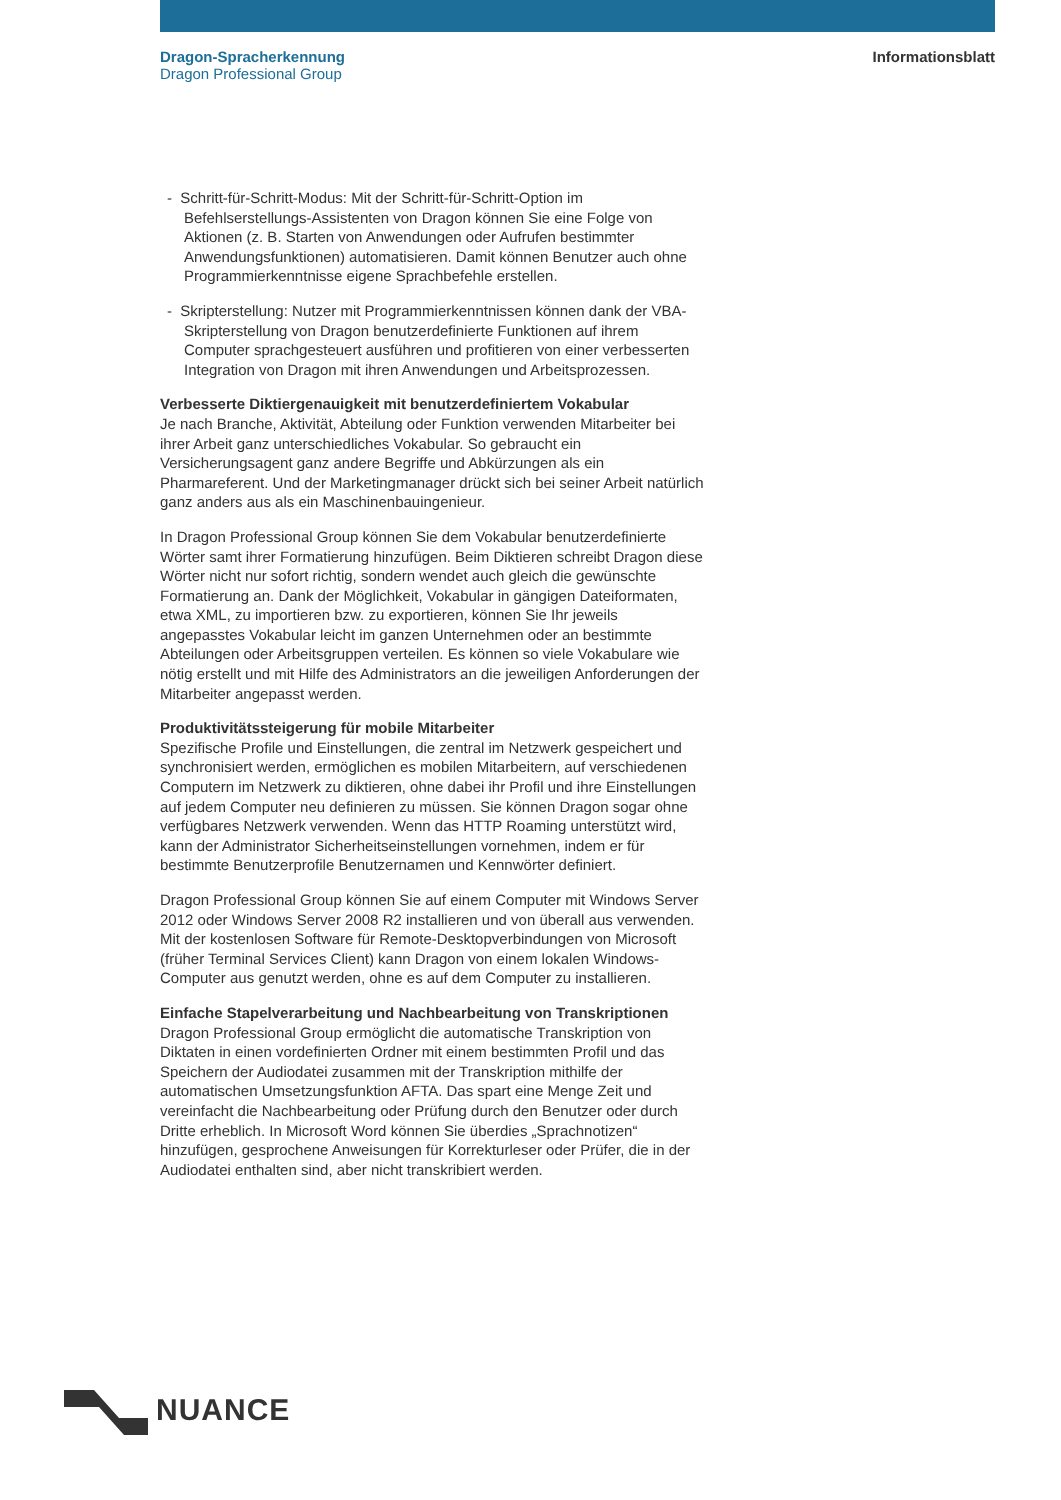Dragon-Spracherkennung
Dragon Professional Group
Informationsblatt
- Schritt-für-Schritt-Modus: Mit der Schritt-für-Schritt-Option im Befehlserstellungs-Assistenten von Dragon können Sie eine Folge von Aktionen (z. B. Starten von Anwendungen oder Aufrufen bestimmter Anwendungsfunktionen) automatisieren. Damit können Benutzer auch ohne Programmierkenntnisse eigene Sprachbefehle erstellen.
- Skripterstellung: Nutzer mit Programmierkenntnissen können dank der VBA-Skripterstellung von Dragon benutzerdefinierte Funktionen auf ihrem Computer sprachgesteuert ausführen und profitieren von einer verbesserten Integration von Dragon mit ihren Anwendungen und Arbeitsprozessen.
Verbesserte Diktiergenauigkeit mit benutzerdefiniertem Vokabular
Je nach Branche, Aktivität, Abteilung oder Funktion verwenden Mitarbeiter bei ihrer Arbeit ganz unterschiedliches Vokabular. So gebraucht ein Versicherungsagent ganz andere Begriffe und Abkürzungen als ein Pharmareferent. Und der Marketingmanager drückt sich bei seiner Arbeit natürlich ganz anders aus als ein Maschinenbauingenieur.
In Dragon Professional Group können Sie dem Vokabular benutzerdefi­nierte Wörter samt ihrer Formatierung hinzufügen. Beim Diktieren schreibt Dragon diese Wörter nicht nur sofort richtig, sondern wendet auch gleich die gewünschte Formatierung an. Dank der Möglichkeit, Vokabular in gängigen Dateiformaten, etwa XML, zu importieren bzw. zu exportieren, können Sie Ihr jeweils angepasstes Vokabular leicht im ganzen Unter­nehmen oder an bestimmte Abteilungen oder Arbeitsgruppen verteilen. Es können so viele Vokabulare wie nötig erstellt und mit Hilfe des Adminis­trators an die jeweiligen Anforderungen der Mitarbeiter angepasst werden.
Produktivitätssteigerung für mobile Mitarbeiter
Spezifische Profile und Einstellungen, die zentral im Netzwerk gespeichert und synchronisiert werden, ermöglichen es mobilen Mitarbeitern, auf verschiedenen Computern im Netzwerk zu diktieren, ohne dabei ihr Profil und ihre Einstellungen auf jedem Computer neu definieren zu müssen. Sie können Dragon sogar ohne verfügbares Netzwerk verwenden. Wenn das HTTP Roaming unterstützt wird, kann der Administrator Sicher­heitseinstellungen vornehmen, indem er für bestimmte Benutzerprofile Benutzernamen und Kennwörter definiert.
Dragon Professional Group können Sie auf einem Computer mit Windows Server 2012 oder Windows Server 2008 R2 installieren und von überall aus verwenden. Mit der kostenlosen Software für Remote-Desktopverbindungen von Microsoft (früher Terminal Services Client) kann Dragon von einem lokalen Windows-Computer aus genutzt werden, ohne es auf dem Computer zu installieren.
Einfache Stapelverarbeitung und Nachbearbeitung von Transkriptionen
Dragon Professional Group ermöglicht die automatische Transkription von Diktaten in einen vordefinierten Ordner mit einem bestimmten Profil und das Speichern der Audiodatei zusammen mit der Transkription mithilfe der automatischen Umsetzungsfunktion AFTA. Das spart eine Menge Zeit und vereinfacht die Nachbearbeitung oder Prüfung durch den Benutzer oder durch Dritte erheblich. In Microsoft Word können Sie überdies „Sprachnotizen“ hinzufügen, gesprochene Anweisungen für Korrekturleser oder Prüfer, die in der Audiodatei enthalten sind, aber nicht transkribiert werden.
NUANCE